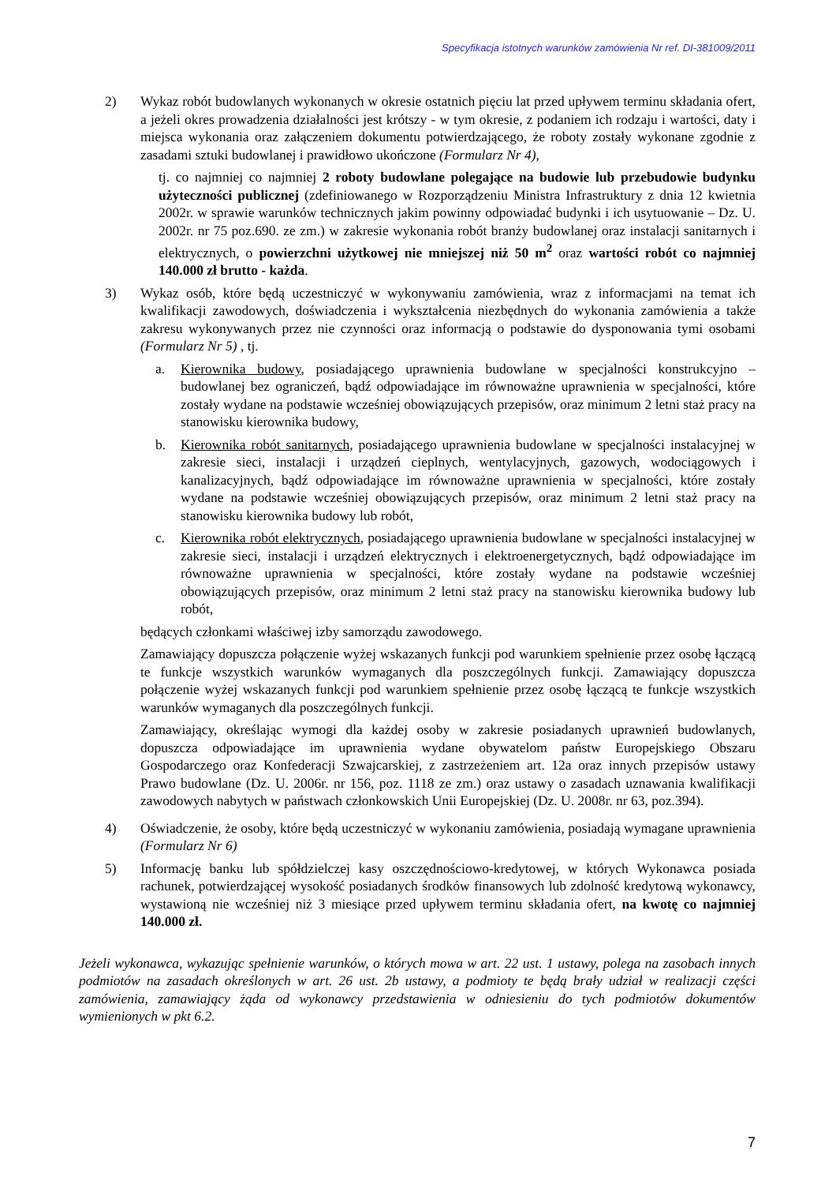Specyfikacja istotnych warunków zamówienia Nr ref. DI-381009/2011
2) Wykaz robót budowlanych wykonanych w okresie ostatnich pięciu lat przed upływem terminu składania ofert, a jeżeli okres prowadzenia działalności jest krótszy - w tym okresie, z podaniem ich rodzaju i wartości, daty i miejsca wykonania oraz załączeniem dokumentu potwierdzającego, że roboty zostały wykonane zgodnie z zasadami sztuki budowlanej i prawidłowo ukończone (Formularz Nr 4),
tj. co najmniej co najmniej 2 roboty budowlane polegające na budowie lub przebudowie budynku użyteczności publicznej (zdefiniowanego w Rozporządzeniu Ministra Infrastruktury z dnia 12 kwietnia 2002r. w sprawie warunków technicznych jakim powinny odpowiadać budynki i ich usytuowanie – Dz. U. 2002r. nr 75 poz.690. ze zm.) w zakresie wykonania robót branży budowlanej oraz instalacji sanitarnych i elektrycznych, o powierzchni użytkowej nie mniejszej niż 50 m<sup>2</sup> oraz wartości robót co najmniej 140.000 zł brutto - każda.
3) Wykaz osób, które będą uczestniczyć w wykonywaniu zamówienia, wraz z informacjami na temat ich kwalifikacji zawodowych, doświadczenia i wykształcenia niezbędnych do wykonania zamówienia a także zakresu wykonywanych przez nie czynności oraz informacją o podstawie do dysponowania tymi osobami (Formularz Nr 5) , tj.
a. Kierownika budowy, posiadającego uprawnienia budowlane w specjalności konstrukcyjno – budowlanej bez ograniczeń, bądź odpowiadające im równoważne uprawnienia w specjalności, które zostały wydane na podstawie wcześniej obowiązujących przepisów, oraz minimum 2 letni staż pracy na stanowisku kierownika budowy,
b. Kierownika robót sanitarnych, posiadającego uprawnienia budowlane w specjalności instalacyjnej w zakresie sieci, instalacji i urządzeń cieplnych, wentylacyjnych, gazowych, wodociągowych i kanalizacyjnych, bądź odpowiadające im równoważne uprawnienia w specjalności, które zostały wydane na podstawie wcześniej obowiązujących przepisów, oraz minimum 2 letni staż pracy na stanowisku kierownika budowy lub robót,
c. Kierownika robót elektrycznych, posiadającego uprawnienia budowlane w specjalności instalacyjnej w zakresie sieci, instalacji i urządzeń elektrycznych i elektroenergetycznych, bądź odpowiadające im równoważne uprawnienia w specjalności, które zostały wydane na podstawie wcześniej obowiązujących przepisów, oraz minimum 2 letni staż pracy na stanowisku kierownika budowy lub robót,
będących członkami właściwej izby samorządu zawodowego.
Zamawiający dopuszcza połączenie wyżej wskazanych funkcji pod warunkiem spełnienie przez osobę łączącą te funkcje wszystkich warunków wymaganych dla poszczególnych funkcji. Zamawiający dopuszcza połączenie wyżej wskazanych funkcji pod warunkiem spełnienie przez osobę łączącą te funkcje wszystkich warunków wymaganych dla poszczególnych funkcji.
Zamawiający, określając wymogi dla każdej osoby w zakresie posiadanych uprawnień budowlanych, dopuszcza odpowiadające im uprawnienia wydane obywatelom państw Europejskiego Obszaru Gospodarczego oraz Konfederacji Szwajcarskiej, z zastrzeżeniem art. 12a oraz innych przepisów ustawy Prawo budowlane (Dz. U. 2006r. nr 156, poz. 1118 ze zm.) oraz ustawy o zasadach uznawania kwalifikacji zawodowych nabytych w państwach członkowskich Unii Europejskiej (Dz. U. 2008r. nr 63, poz.394).
4) Oświadczenie, że osoby, które będą uczestniczyć w wykonaniu zamówienia, posiadają wymagane uprawnienia (Formularz Nr 6)
5) Informację banku lub spółdzielczej kasy oszczędnościowo-kredytowej, w których Wykonawca posiada rachunek, potwierdzającej wysokość posiadanych środków finansowych lub zdolność kredytową wykonawcy, wystawioną nie wcześniej niż 3 miesiące przed upływem terminu składania ofert, na kwotę co najmniej 140.000 zł.
Jeżeli wykonawca, wykazując spełnienie warunków, o których mowa w art. 22 ust. 1 ustawy, polega na zasobach innych podmiotów na zasadach określonych w art. 26 ust. 2b ustawy, a podmioty te będą brały udział w realizacji części zamówienia, zamawiający żąda od wykonawcy przedstawienia w odniesieniu do tych podmiotów dokumentów wymienionych w pkt 6.2.
7